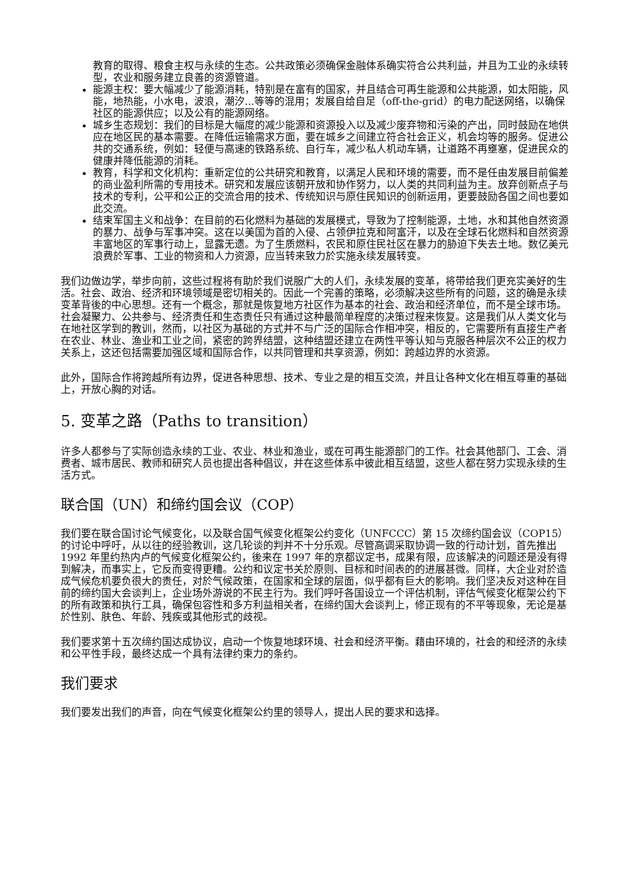教育的取得、粮食主权与永续的生态。公共政策必须确保金融体系确实符合公共利益，并且为工业的永续转型，农业和服务建立良善的资源管道。
能源主权：要大幅减少了能源消耗，特别是在富有的国家，并且结合可再生能源和公共能源，如太阳能，风能，地热能，小水电，波浪，潮汐...等等的混用；发展自给自足（off-the-grid）的电力配送网络，以确保社区的能源供应；以及公有的能源网络。
城乡生态规划：我们的目标是大幅度的减少能源和资源投入以及减少废弃物和污染的产出，同时鼓励在地供应在地区民的基本需要。在降低运输需求方面，要在城乡之间建立符合社会正义，机会均等的服务。促进公共的交通系统，例如：轻便与高速的铁路系统、自行车，减少私人机动车辆，让道路不再壅塞，促进民众的健康并降低能源的消耗。
教育，科学和文化机构：重新定位的公共研究和教育，以满足人民和环境的需要，而不是任由发展目前偏差的商业盈利所需的专用技术。研究和发展应该朝开放和协作努力，以人类的共同利益为主。放弃创新点子与技术的专利，公平和公正的交流合用的技术、传统知识与原住民知识的创新运用，更要鼓励各国之间也要如此交流。
结束军国主义和战争：在目前的石化燃料为基础的发展模式，导致为了控制能源，土地，水和其他自然资源的暴力、战争与军事冲突。这在以美国为首的入侵、占领伊拉克和阿富汗，以及在全球石化燃料和自然资源丰富地区的军事行动上，显露无遗。为了生质燃料，农民和原住民社区在暴力的胁迫下失去土地。数亿美元浪费於军事、工业的物资和人力资源，应当转来致力於实施永续发展转变。
我们边做边学，举步向前，这些过程将有助於我们说服广大的人们，永续发展的变革，将带给我们更充实美好的生活。社会、政治、经济和环境领域是密切相关的。因此一个完善的策略，必须解决这些所有的问题，这的确是永续变革背後的中心思想。还有一个概念，那就是恢复地方社区作为基本的社会、政治和经济单位，而不是全球市场。社会凝聚力、公共参与、经济责任和生态责任只有通过这种最简单程度的决策过程来恢复。这是我们从人类文化与在地社区学到的教训，然而，以社区为基础的方式并不与广泛的国际合作相冲突，相反的，它需要所有直接生产者在农业、林业、渔业和工业之间，紧密的跨界结盟，这种结盟还建立在两性平等认知与克服各种层次不公正的权力关系上，这还包括需要加强区域和国际合作，以共同管理和共享资源，例如：跨越边界的水资源。
此外，国际合作将跨越所有边界，促进各种思想、技术、专业之是的相互交流，并且让各种文化在相互尊重的基础上，开放心胸的对话。
5. 变革之路（Paths to transition）
许多人都参与了实际创造永续的工业、农业、林业和渔业，或在可再生能源部门的工作。社会其他部门、工会、消费者、城市居民、教师和研究人员也提出各种倡议，并在这些体系中彼此相互结盟，这些人都在努力实现永续的生活方式。
联合国（UN）和缔约国会议（COP）
我们要在联合国讨论气候变化，以及联合国气候变化框架公约变化（UNFCCC）第 15 次缔约国会议（COP15）的讨论中呼吁，从以往的经验教训，这几轮谈的判并不十分乐观。尽管高调采取协调一致的行动计划，首先推出 1992 年里约热内卢的气候变化框架公约，後来在 1997 年的京都议定书，成果有限，应该解决的问题还是没有得到解决，而事实上，它反而变得更糟。公约和议定书关於原则、目标和时间表的的进展甚微。同样，大企业对於造成气候危机要负很大的责任，对於气候政策，在国家和全球的层面，似乎都有巨大的影响。我们坚决反对这种在目前的缔约国大会谈判上，企业场外游说的不民主行为。我们呼吁各国设立一个评估机制，评估气候变化框架公约下的所有政策和执行工具，确保包容性和多方利益相关者，在缔约国大会谈判上，修正现有的不平等现象，无论是基於性别、肤色、年龄、残疾或其他形式的歧视。
我们要求第十五次缔约国达成协议，启动一个恢复地球环境、社会和经济平衡。藉由环境的，社会的和经济的永续和公平性手段，最终达成一个具有法律约束力的条约。
我们要求
我们要发出我们的声音，向在气候变化框架公约里的领导人，提出人民的要求和选择。